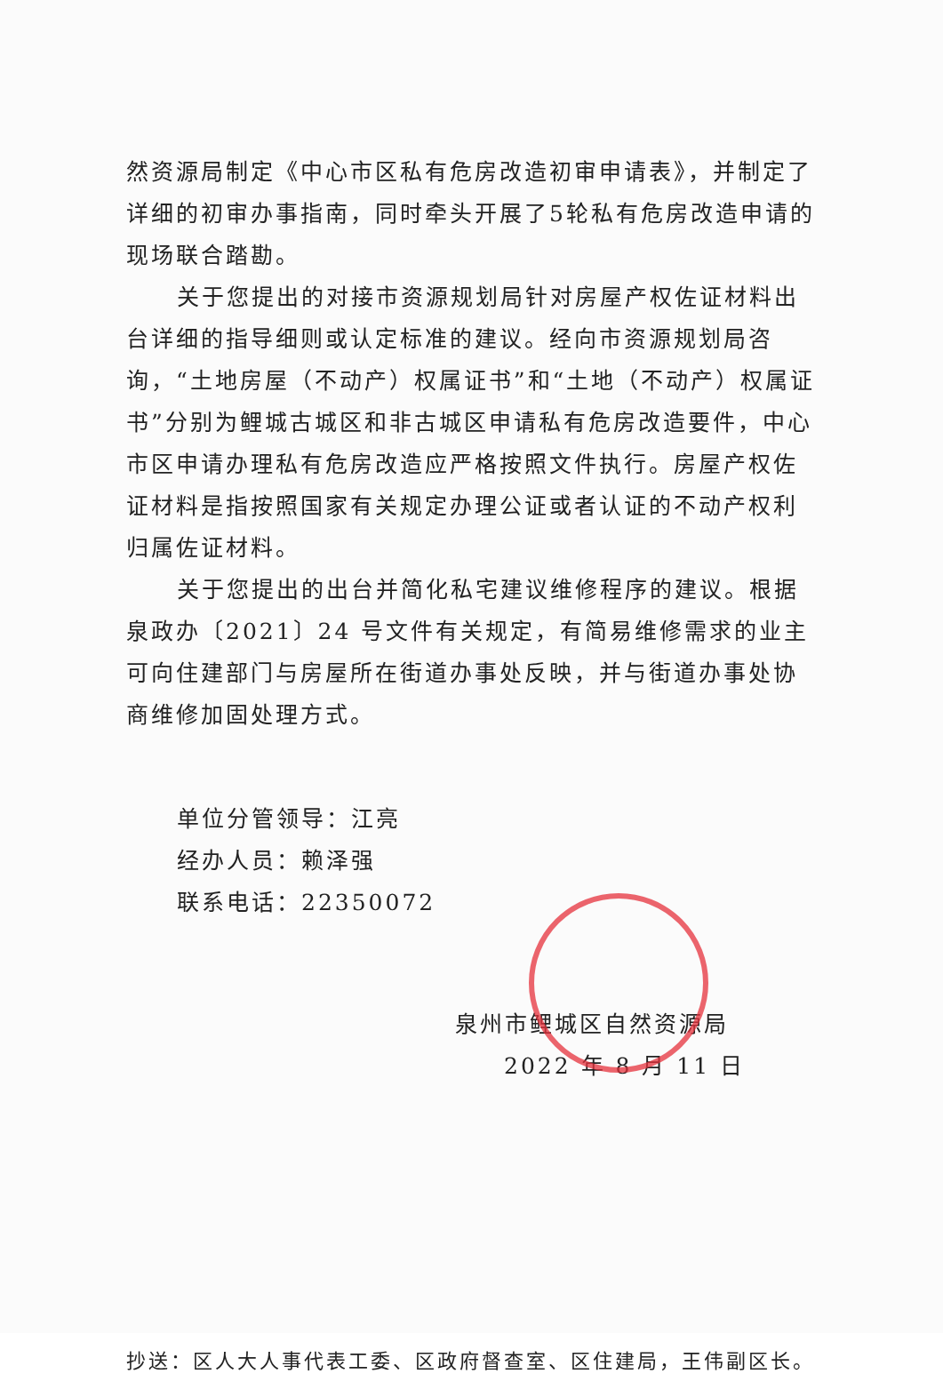然资源局制定《中心市区私有危房改造初审申请表》，并制定了详细的初审办事指南，同时牵头开展了5轮私有危房改造申请的现场联合踏勘。
关于您提出的对接市资源规划局针对房屋产权佐证材料出台详细的指导细则或认定标准的建议。经向市资源规划局咨询，“土地房屋（不动产）权属证书”和“土地（不动产）权属证书”分别为鲤城古城区和非古城区申请私有危房改造要件，中心市区申请办理私有危房改造应严格按照文件执行。房屋产权佐证材料是指按照国家有关规定办理公证或者认证的不动产权利归属佐证材料。
关于您提出的出台并简化私宅建议维修程序的建议。根据泉政办〔2021〕24 号文件有关规定，有简易维修需求的业主可向住建部门与房屋所在街道办事处反映，并与街道办事处协商维修加固处理方式。
单位分管领导：江亮
经办人员：赖泽强
联系电话：22350072
泉州市鲤城区自然资源局
2022 年 8 月 11 日
抄送：区人大人事代表工委、区政府督查室、区住建局，王伟副区长。